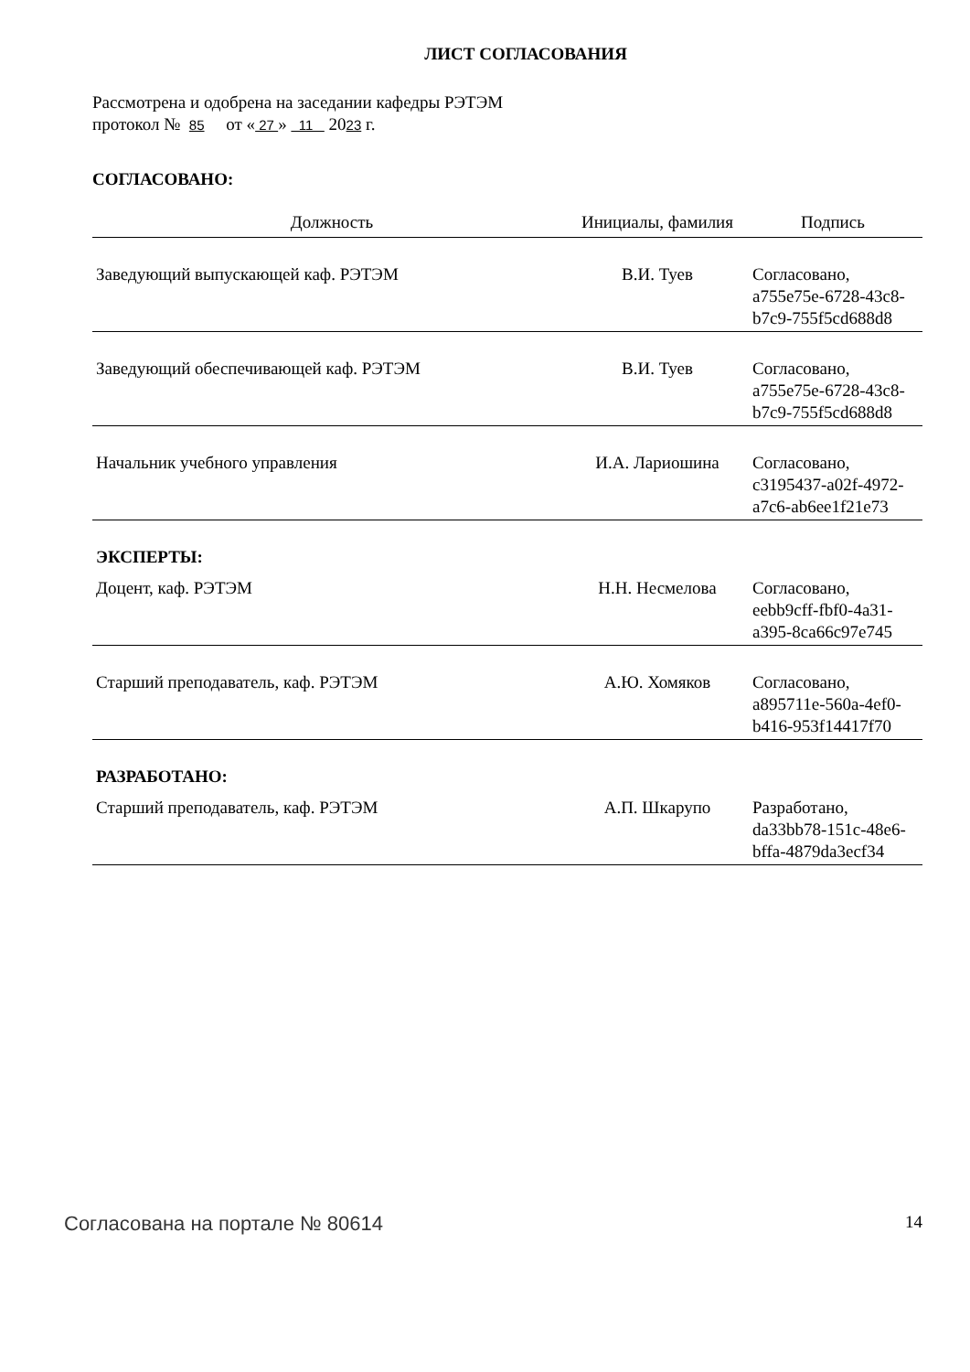ЛИСТ СОГЛАСОВАНИЯ
Рассмотрена и одобрена на заседании кафедры РЭТЭМ
протокол № 85 от « 27 » 11 2023 г.
СОГЛАСОВАНО:
| Должность | Инициалы, фамилия | Подпись |
| --- | --- | --- |
| Заведующий выпускающей каф. РЭТЭМ | В.И. Туев | Согласовано, a755e75e-6728-43c8- b7c9-755f5cd688d8 |
| Заведующий обеспечивающей каф. РЭТЭМ | В.И. Туев | Согласовано, a755e75e-6728-43c8- b7c9-755f5cd688d8 |
| Начальник учебного управления | И.А. Лариошина | Согласовано, c3195437-a02f-4972- a7c6-ab6ee1f21e73 |
| ЭКСПЕРТЫ: | | |
| Доцент, каф. РЭТЭМ | Н.Н. Несмелова | Согласовано, eebb9cff-fbf0-4a31- a395-8ca66c97e745 |
| Старший преподаватель, каф. РЭТЭМ | А.Ю. Хомяков | Согласовано, a895711e-560a-4ef0- b416-953f14417f70 |
| РАЗРАБОТАНО: | | |
| Старший преподаватель, каф. РЭТЭМ | А.П. Шкарупо | Разработано, da33bb78-151c-48e6- bffa-4879da3ecf34 |
Согласована на портале № 80614 14